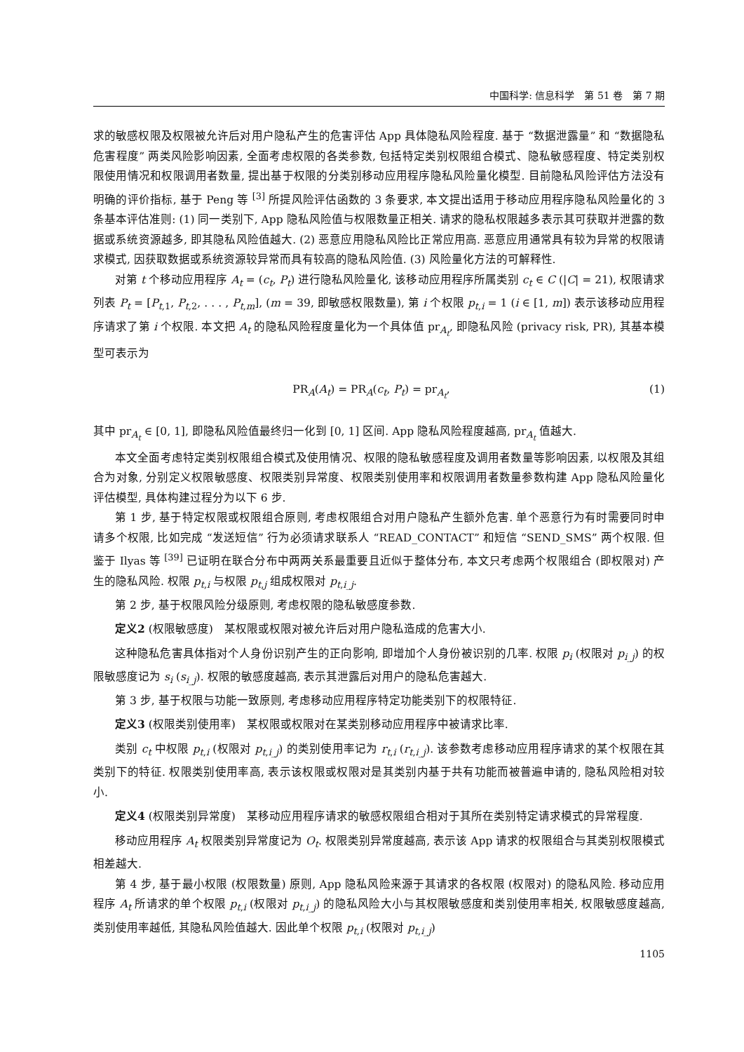中国科学: 信息科学　第 51 卷　第 7 期
求的敏感权限及权限被允许后对用户隐私产生的危害评估 App 具体隐私风险程度. 基于 “数据泄露量” 和 “数据隐私危害程度” 两类风险影响因素, 全面考虑权限的各类参数, 包括特定类别权限组合模式、隐私敏感程度、特定类别权限使用情况和权限调用者数量, 提出基于权限的分类别移动应用程序隐私风险量化模型. 目前隐私风险评估方法没有明确的评价指标, 基于 Peng 等 <sup>[3]</sup> 所提风险评估函数的 3 条要求, 本文提出适用于移动应用程序隐私风险量化的 3 条基本评估准则: (1) 同一类别下, App 隐私风险值与权限数量正相关. 请求的隐私权限越多表示其可获取并泄露的数据或系统资源越多, 即其隐私风险值越大. (2) 恶意应用隐私风险比正常应用高. 恶意应用通常具有较为异常的权限请求模式, 因获取数据或系统资源较异常而具有较高的隐私风险值. (3) 风险量化方法的可解释性.
对第 t 个移动应用程序 A<sub>t</sub> = (c<sub>t</sub>, P<sub>t</sub>) 进行隐私风险量化, 该移动应用程序所属类别 c<sub>t</sub> ∈ C (|C| = 21), 权限请求列表 P<sub>t</sub> = [P<sub>t,1</sub>, P<sub>t,2</sub>, . . . , P<sub>t,m</sub>], (m = 39, 即敏感权限数量), 第 i 个权限 p<sub>t,i</sub> = 1 (i ∈ [1, m]) 表示该移动应用程序请求了第 i 个权限. 本文把 A<sub>t</sub> 的隐私风险程度量化为一个具体值 pr<sub>A<sub>t</sub></sub>, 即隐私风险 (privacy risk, PR), 其基本模型可表示为
PR<sub>A</sub>(A<sub>t</sub>) = PR<sub>A</sub>(c<sub>t</sub>, P<sub>t</sub>) = pr<sub>A<sub>t</sub></sub>, (1)
其中 pr<sub>A<sub>t</sub></sub> ∈ [0, 1], 即隐私风险值最终归一化到 [0, 1] 区间. App 隐私风险程度越高, pr<sub>A<sub>t</sub></sub> 值越大.
本文全面考虑特定类别权限组合模式及使用情况、权限的隐私敏感程度及调用者数量等影响因素, 以权限及其组合为对象, 分别定义权限敏感度、权限类别异常度、权限类别使用率和权限调用者数量参数构建 App 隐私风险量化评估模型, 具体构建过程分为以下 6 步.
第 1 步, 基于特定权限或权限组合原则, 考虑权限组合对用户隐私产生额外危害. 单个恶意行为有时需要同时申请多个权限, 比如完成 “发送短信” 行为必须请求联系人 “READ_CONTACT” 和短信 “SEND_SMS” 两个权限. 但鉴于 Ilyas 等 <sup>[39]</sup> 已证明在联合分布中两两关系最重要且近似于整体分布, 本文只考虑两个权限组合 (即权限对) 产生的隐私风险. 权限 p<sub>t,i</sub> 与权限 p<sub>t,j</sub> 组成权限对 p<sub>t,i_j</sub>.
第 2 步, 基于权限风险分级原则, 考虑权限的隐私敏感度参数.
定义2 (权限敏感度)　某权限或权限对被允许后对用户隐私造成的危害大小.
这种隐私危害具体指对个人身份识别产生的正向影响, 即增加个人身份被识别的几率. 权限 p<sub>i</sub> (权限对 p<sub>i_j</sub>) 的权限敏感度记为 s<sub>i</sub> (s<sub>i_j</sub>). 权限的敏感度越高, 表示其泄露后对用户的隐私危害越大.
第 3 步, 基于权限与功能一致原则, 考虑移动应用程序特定功能类别下的权限特征.
定义3 (权限类别使用率)　某权限或权限对在某类别移动应用程序中被请求比率.
类别 c<sub>t</sub> 中权限 p<sub>t,i</sub> (权限对 p<sub>t,i_j</sub>) 的类别使用率记为 r<sub>t,i</sub> (r<sub>t,i_j</sub>). 该参数考虑移动应用程序请求的某个权限在其类别下的特征. 权限类别使用率高, 表示该权限或权限对是其类别内基于共有功能而被普遍申请的, 隐私风险相对较小.
定义4 (权限类别异常度)　某移动应用程序请求的敏感权限组合相对于其所在类别特定请求模式的异常程度.
移动应用程序 A<sub>t</sub> 权限类别异常度记为 O<sub>t</sub>. 权限类别异常度越高, 表示该 App 请求的权限组合与其类别权限模式相差越大.
第 4 步, 基于最小权限 (权限数量) 原则, App 隐私风险来源于其请求的各权限 (权限对) 的隐私风险. 移动应用程序 A<sub>t</sub> 所请求的单个权限 p<sub>t,i</sub> (权限对 p<sub>t,i_j</sub>) 的隐私风险大小与其权限敏感度和类别使用率相关, 权限敏感度越高, 类别使用率越低, 其隐私风险值越大. 因此单个权限 p<sub>t,i</sub> (权限对 p<sub>t,i_j</sub>)
1105